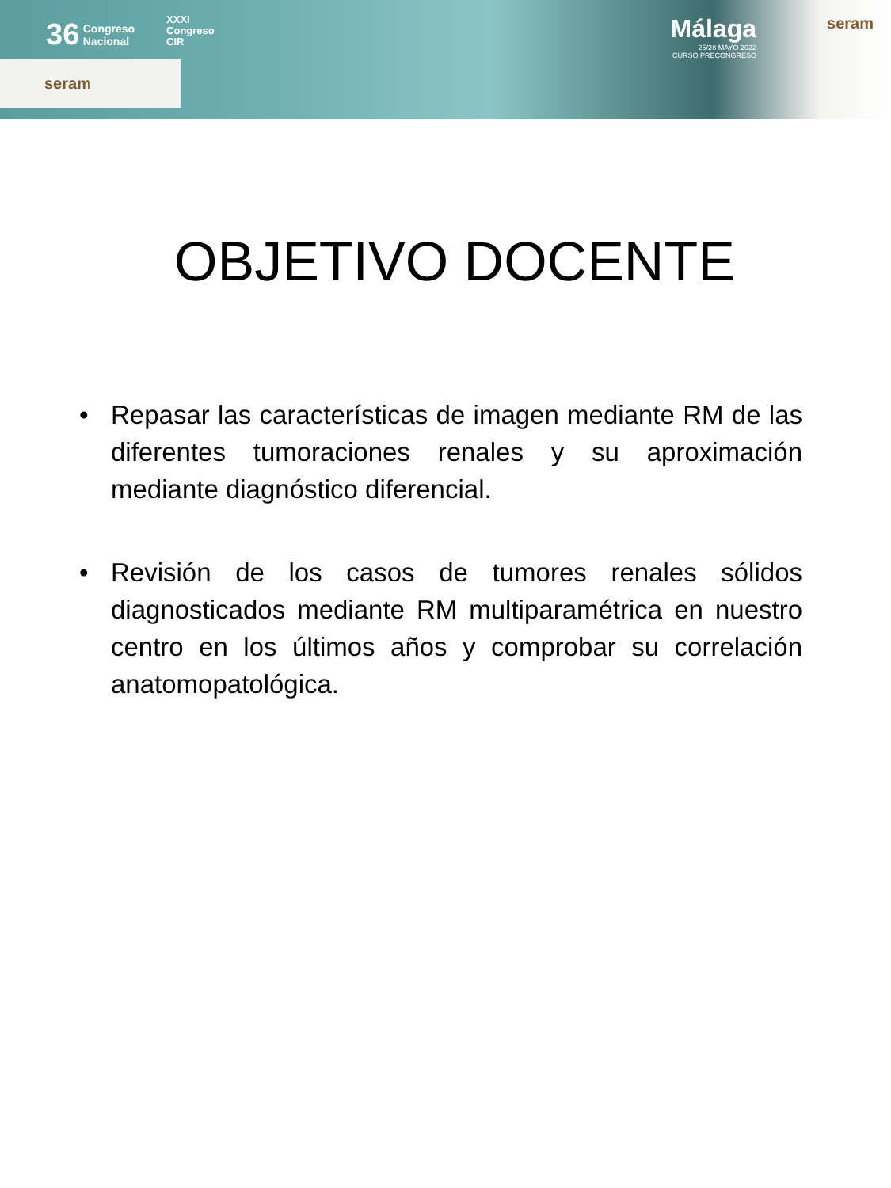36 Congreso
Nacional
XXXI
Congreso
CIR
Málaga
25/28 MAYO 2022
CURSO PRECONGRESO
seram
seram
OBJETIVO DOCENTE
• Repasar las características de imagen mediante RM de las diferentes tumoraciones renales y su aproximación mediante diagnóstico diferencial.
• Revisión de los casos de tumores renales sólidos diagnosticados mediante RM multiparamétrica en nuestro centro en los últimos años y comprobar su correlación anatomopatológica.